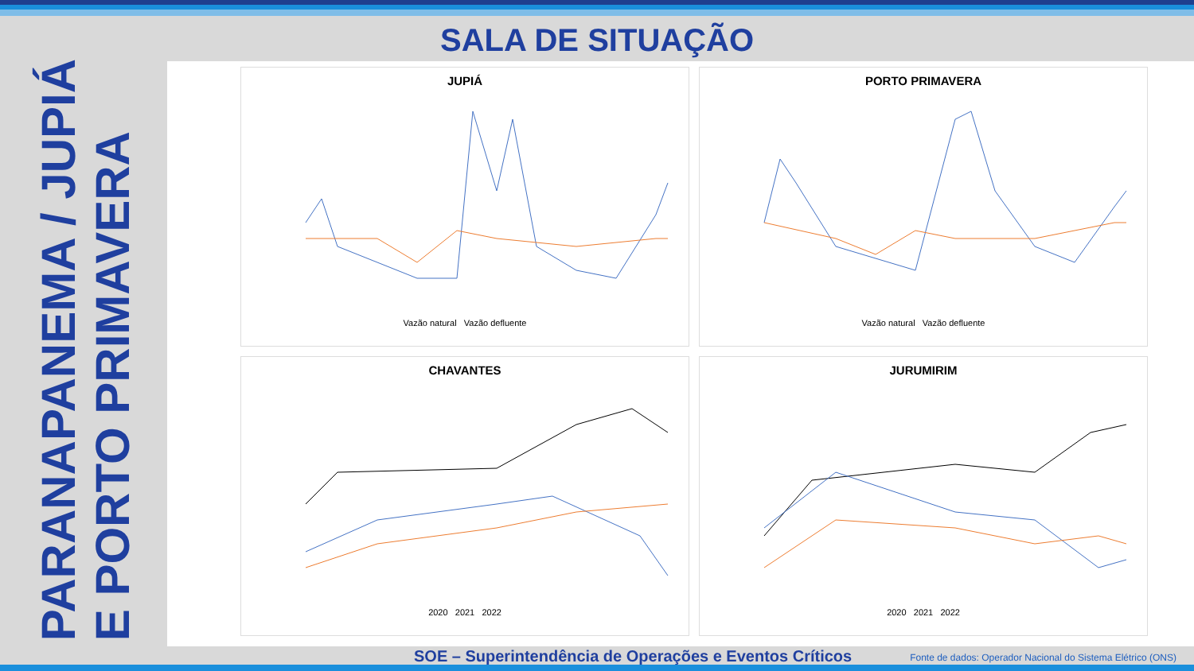SALA DE SITUAÇÃO
PARANAPANEMA / JUPIÁ
E PORTO PRIMAVERA
JUPIÁ
Vazão natural Vazão defluente
PORTO PRIMAVERA
Vazão natural Vazão defluente
CHAVANTES
2020 2021 2022
JURUMIRIM
2020 2021 2022
SOE – Superintendência de Operações e Eventos Críticos Fonte de dados: Operador Nacional do Sistema Elétrico (ONS)